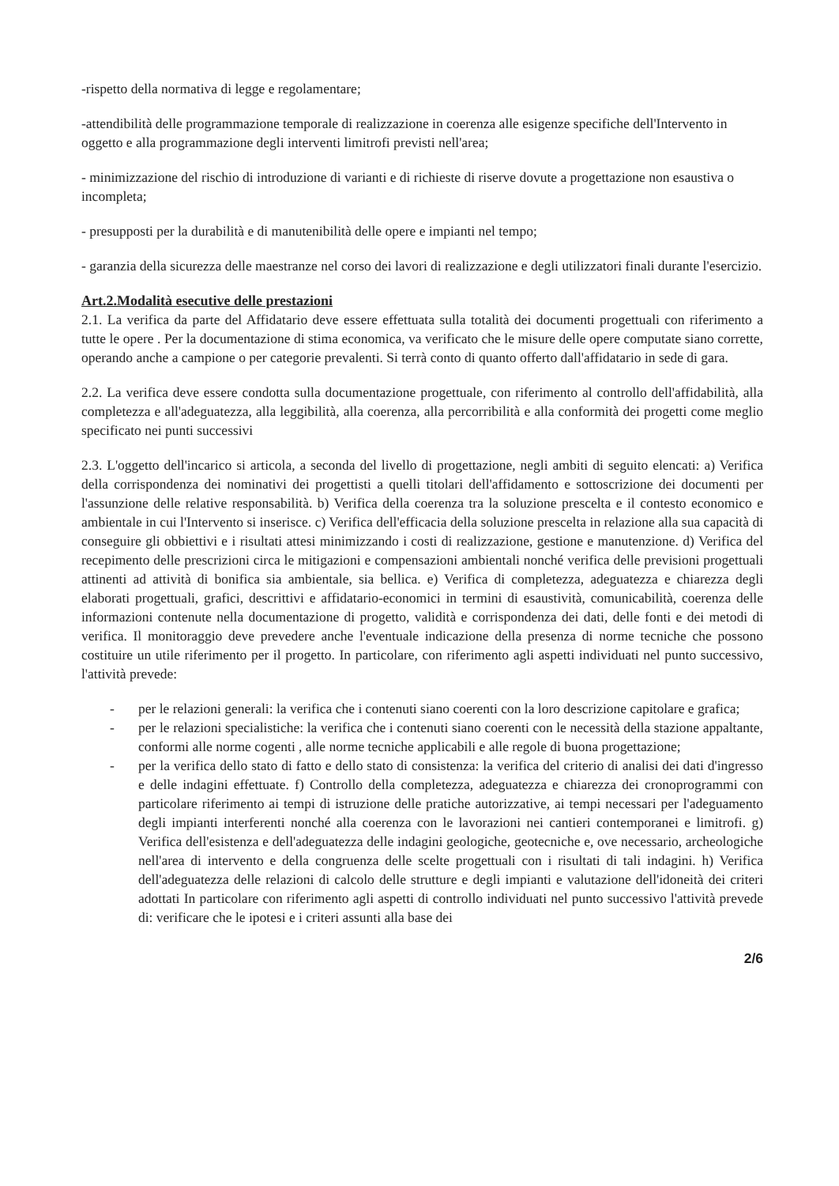-rispetto della normativa di legge e regolamentare;
-attendibilità delle programmazione temporale di realizzazione in coerenza alle esigenze specifiche dell'Intervento in oggetto e alla programmazione degli interventi limitrofi previsti nell'area;
- minimizzazione del rischio di introduzione di varianti e di richieste di riserve dovute a progettazione non esaustiva o incompleta;
- presupposti per la durabilità e di manutenibilità delle opere e impianti nel tempo;
- garanzia della sicurezza delle maestranze nel corso dei lavori di realizzazione e degli utilizzatori finali durante l'esercizio.
Art.2.Modalità esecutive delle prestazioni
2.1. La verifica da parte del Affidatario deve essere effettuata sulla totalità dei documenti progettuali con riferimento a tutte le opere . Per la documentazione di stima economica, va verificato che le misure delle opere computate siano corrette, operando anche a campione o per categorie prevalenti. Si terrà conto di quanto offerto dall'affidatario in sede di gara.
2.2. La verifica deve essere condotta sulla documentazione progettuale, con riferimento al controllo dell'affidabilità, alla completezza e all'adeguatezza, alla leggibilità, alla coerenza, alla percorribilità e alla conformità dei progetti come meglio specificato nei punti successivi
2.3. L'oggetto dell'incarico si articola, a seconda del livello di progettazione, negli ambiti di seguito elencati: a) Verifica della corrispondenza dei nominativi dei progettisti a quelli titolari dell'affidamento e sottoscrizione dei documenti per l'assunzione delle relative responsabilità. b) Verifica della coerenza tra la soluzione prescelta e il contesto economico e ambientale in cui l'Intervento si inserisce. c) Verifica dell'efficacia della soluzione prescelta in relazione alla sua capacità di conseguire gli obbiettivi e i risultati attesi minimizzando i costi di realizzazione, gestione e manutenzione. d) Verifica del recepimento delle prescrizioni circa le mitigazioni e compensazioni ambientali nonché verifica delle previsioni progettuali attinenti ad attività di bonifica sia ambientale, sia bellica. e) Verifica di completezza, adeguatezza e chiarezza degli elaborati progettuali, grafici, descrittivi e affidatario-economici in termini di esaustività, comunicabilità, coerenza delle informazioni contenute nella documentazione di progetto, validità e corrispondenza dei dati, delle fonti e dei metodi di verifica. Il monitoraggio deve prevedere anche l'eventuale indicazione della presenza di norme tecniche che possono costituire un utile riferimento per il progetto. In particolare, con riferimento agli aspetti individuati nel punto successivo, l'attività prevede:
- per le relazioni generali: la verifica che i contenuti siano coerenti con la loro descrizione capitolare e grafica;
- per le relazioni specialistiche: la verifica che i contenuti siano coerenti con le necessità della stazione appaltante, conformi alle norme cogenti , alle norme tecniche applicabili e alle regole di buona progettazione;
- per la verifica dello stato di fatto e dello stato di consistenza: la verifica del criterio di analisi dei dati d'ingresso e delle indagini effettuate. f) Controllo della completezza, adeguatezza e chiarezza dei cronoprogrammi con particolare riferimento ai tempi di istruzione delle pratiche autorizzative, ai tempi necessari per l'adeguamento degli impianti interferenti nonché alla coerenza con le lavorazioni nei cantieri contemporanei e limitrofi. g) Verifica dell'esistenza e dell'adeguatezza delle indagini geologiche, geotecniche e, ove necessario, archeologiche nell'area di intervento e della congruenza delle scelte progettuali con i risultati di tali indagini. h) Verifica dell'adeguatezza delle relazioni di calcolo delle strutture e degli impianti e valutazione dell'idoneità dei criteri adottati In particolare con riferimento agli aspetti di controllo individuati nel punto successivo l'attività prevede di: verificare che le ipotesi e i criteri assunti alla base dei
2/6